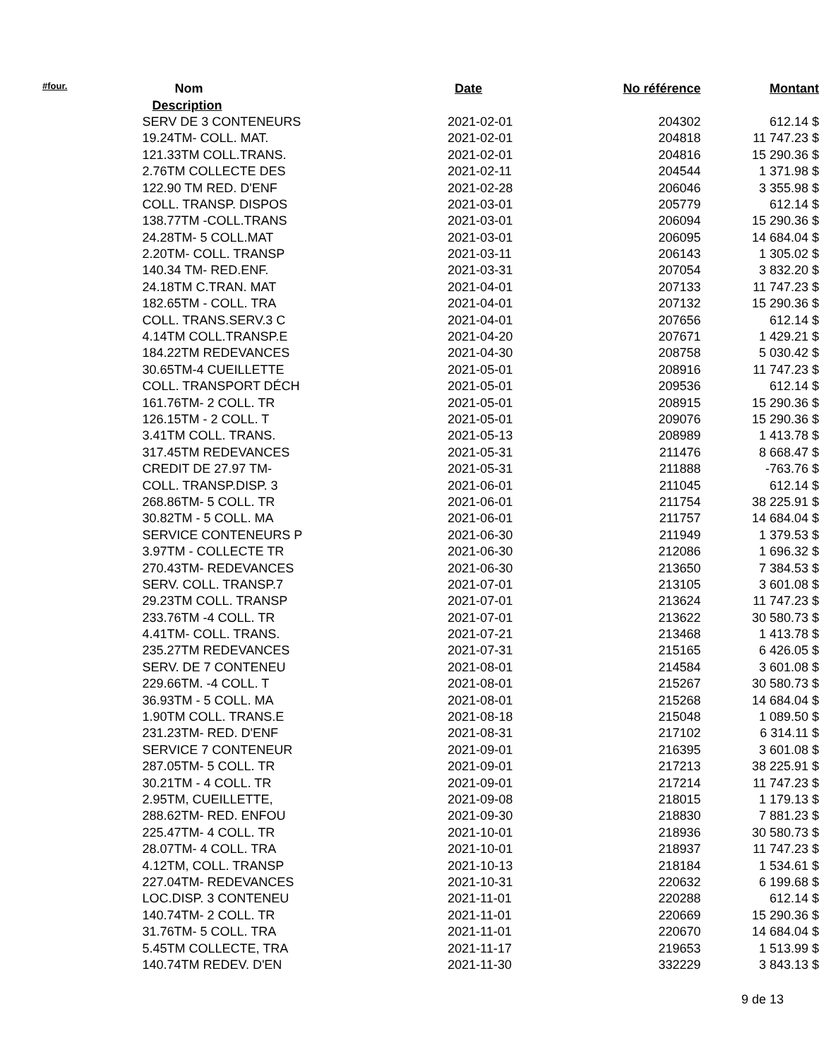| #four. | Nom | Date | No référence | Montant |
| --- | --- | --- | --- | --- |
| | Description | | | |
| | SERV DE 3 CONTENEURS | 2021-02-01 | 204302 | 612.14 $ |
| | 19.24TM- COLL. MAT. | 2021-02-01 | 204818 | 11 747.23 $ |
| | 121.33TM COLL.TRANS. | 2021-02-01 | 204816 | 15 290.36 $ |
| | 2.76TM COLLECTE DES | 2021-02-11 | 204544 | 1 371.98 $ |
| | 122.90 TM RED. D'ENF | 2021-02-28 | 206046 | 3 355.98 $ |
| | COLL. TRANSP. DISPOS | 2021-03-01 | 205779 | 612.14 $ |
| | 138.77TM -COLL.TRANS | 2021-03-01 | 206094 | 15 290.36 $ |
| | 24.28TM- 5 COLL.MAT | 2021-03-01 | 206095 | 14 684.04 $ |
| | 2.20TM- COLL. TRANSP | 2021-03-11 | 206143 | 1 305.02 $ |
| | 140.34 TM- RED.ENF. | 2021-03-31 | 207054 | 3 832.20 $ |
| | 24.18TM C.TRAN. MAT | 2021-04-01 | 207133 | 11 747.23 $ |
| | 182.65TM - COLL. TRA | 2021-04-01 | 207132 | 15 290.36 $ |
| | COLL. TRANS.SERV.3 C | 2021-04-01 | 207656 | 612.14 $ |
| | 4.14TM COLL.TRANSP.E | 2021-04-20 | 207671 | 1 429.21 $ |
| | 184.22TM REDEVANCES | 2021-04-30 | 208758 | 5 030.42 $ |
| | 30.65TM-4 CUEILLETTE | 2021-05-01 | 208916 | 11 747.23 $ |
| | COLL. TRANSPORT DÉCH | 2021-05-01 | 209536 | 612.14 $ |
| | 161.76TM- 2 COLL. TR | 2021-05-01 | 208915 | 15 290.36 $ |
| | 126.15TM - 2 COLL. T | 2021-05-01 | 209076 | 15 290.36 $ |
| | 3.41TM COLL. TRANS. | 2021-05-13 | 208989 | 1 413.78 $ |
| | 317.45TM REDEVANCES | 2021-05-31 | 211476 | 8 668.47 $ |
| | CREDIT DE 27.97 TM- | 2021-05-31 | 211888 | -763.76 $ |
| | COLL. TRANSP.DISP. 3 | 2021-06-01 | 211045 | 612.14 $ |
| | 268.86TM- 5 COLL. TR | 2021-06-01 | 211754 | 38 225.91 $ |
| | 30.82TM - 5 COLL. MA | 2021-06-01 | 211757 | 14 684.04 $ |
| | SERVICE CONTENEURS P | 2021-06-30 | 211949 | 1 379.53 $ |
| | 3.97TM - COLLECTE TR | 2021-06-30 | 212086 | 1 696.32 $ |
| | 270.43TM- REDEVANCES | 2021-06-30 | 213650 | 7 384.53 $ |
| | SERV. COLL. TRANSP.7 | 2021-07-01 | 213105 | 3 601.08 $ |
| | 29.23TM COLL. TRANSP | 2021-07-01 | 213624 | 11 747.23 $ |
| | 233.76TM -4 COLL. TR | 2021-07-01 | 213622 | 30 580.73 $ |
| | 4.41TM- COLL. TRANS. | 2021-07-21 | 213468 | 1 413.78 $ |
| | 235.27TM REDEVANCES | 2021-07-31 | 215165 | 6 426.05 $ |
| | SERV. DE 7 CONTENEU | 2021-08-01 | 214584 | 3 601.08 $ |
| | 229.66TM. -4 COLL. T | 2021-08-01 | 215267 | 30 580.73 $ |
| | 36.93TM - 5 COLL. MA | 2021-08-01 | 215268 | 14 684.04 $ |
| | 1.90TM COLL. TRANS.E | 2021-08-18 | 215048 | 1 089.50 $ |
| | 231.23TM- RED. D'ENF | 2021-08-31 | 217102 | 6 314.11 $ |
| | SERVICE 7 CONTENEUR | 2021-09-01 | 216395 | 3 601.08 $ |
| | 287.05TM- 5 COLL. TR | 2021-09-01 | 217213 | 38 225.91 $ |
| | 30.21TM - 4 COLL. TR | 2021-09-01 | 217214 | 11 747.23 $ |
| | 2.95TM, CUEILLETTE, | 2021-09-08 | 218015 | 1 179.13 $ |
| | 288.62TM- RED. ENFOU | 2021-09-30 | 218830 | 7 881.23 $ |
| | 225.47TM- 4 COLL. TR | 2021-10-01 | 218936 | 30 580.73 $ |
| | 28.07TM- 4 COLL. TRA | 2021-10-01 | 218937 | 11 747.23 $ |
| | 4.12TM, COLL. TRANSP | 2021-10-13 | 218184 | 1 534.61 $ |
| | 227.04TM- REDEVANCES | 2021-10-31 | 220632 | 6 199.68 $ |
| | LOC.DISP. 3 CONTENEU | 2021-11-01 | 220288 | 612.14 $ |
| | 140.74TM- 2 COLL. TR | 2021-11-01 | 220669 | 15 290.36 $ |
| | 31.76TM- 5 COLL. TRA | 2021-11-01 | 220670 | 14 684.04 $ |
| | 5.45TM COLLECTE, TRA | 2021-11-17 | 219653 | 1 513.99 $ |
| | 140.74TM REDEV. D'EN | 2021-11-30 | 332229 | 3 843.13 $ |
9 de 13